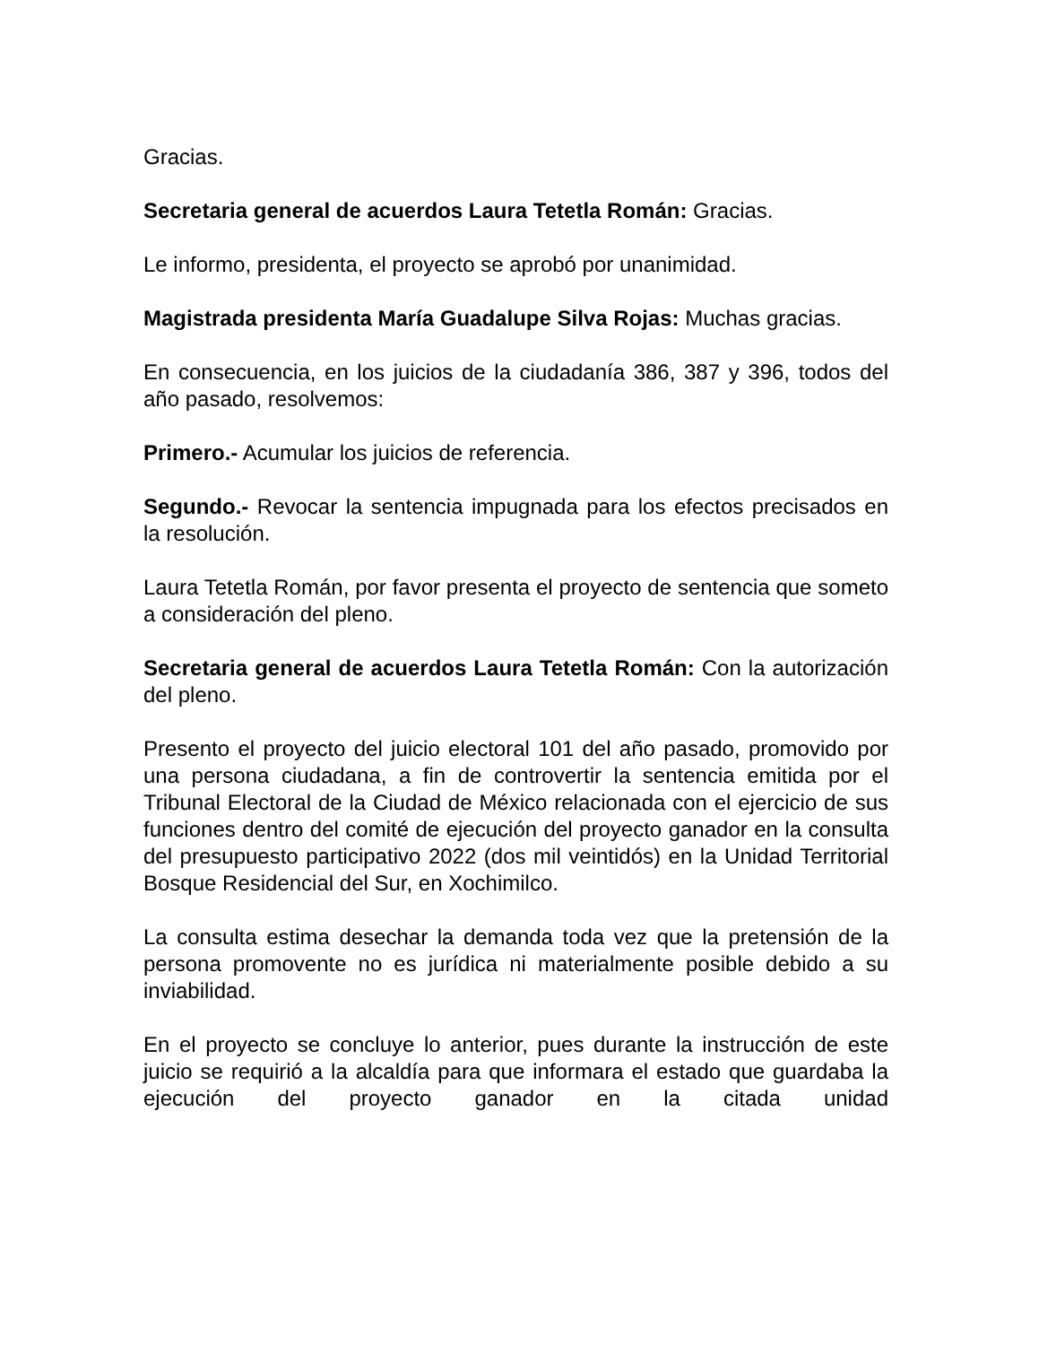Gracias.
Secretaria general de acuerdos Laura Tetetla Román: Gracias.
Le informo, presidenta, el proyecto se aprobó por unanimidad.
Magistrada presidenta María Guadalupe Silva Rojas: Muchas gracias.
En consecuencia, en los juicios de la ciudadanía 386, 387 y 396, todos del año pasado, resolvemos:
Primero.- Acumular los juicios de referencia.
Segundo.- Revocar la sentencia impugnada para los efectos precisados en la resolución.
Laura Tetetla Román, por favor presenta el proyecto de sentencia que someto a consideración del pleno.
Secretaria general de acuerdos Laura Tetetla Román: Con la autorización del pleno.
Presento el proyecto del juicio electoral 101 del año pasado, promovido por una persona ciudadana, a fin de controvertir la sentencia emitida por el Tribunal Electoral de la Ciudad de México relacionada con el ejercicio de sus funciones dentro del comité de ejecución del proyecto ganador en la consulta del presupuesto participativo 2022 (dos mil veintidós) en la Unidad Territorial Bosque Residencial del Sur, en Xochimilco.
La consulta estima desechar la demanda toda vez que la pretensión de la persona promovente no es jurídica ni materialmente posible debido a su inviabilidad.
En el proyecto se concluye lo anterior, pues durante la instrucción de este juicio se requirió a la alcaldía para que informara el estado que guardaba la ejecución del proyecto ganador en la citada unidad